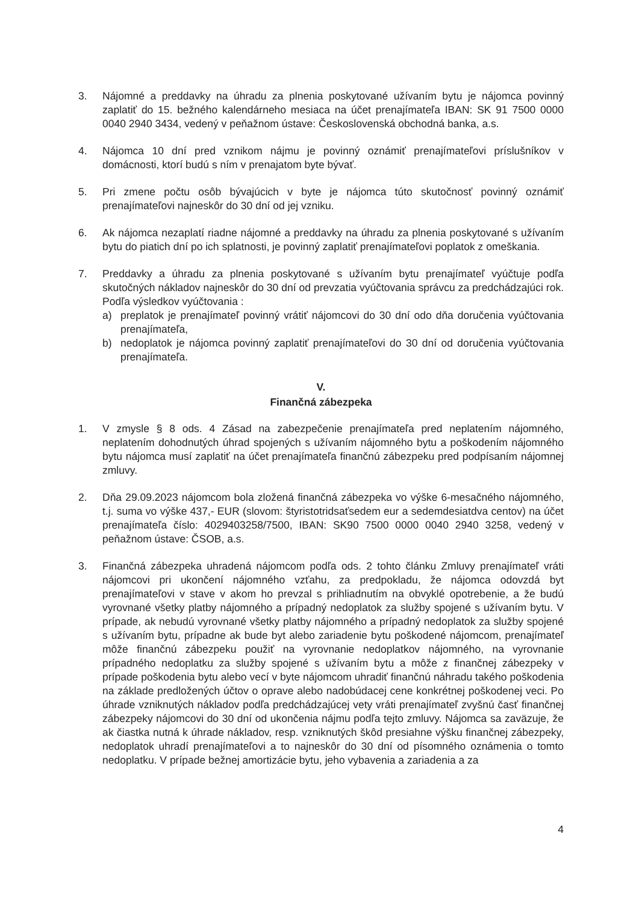3. Nájomné a preddavky na úhradu za plnenia poskytované užívaním bytu je nájomca povinný zaplatiť do 15. bežného kalendárneho mesiaca na účet prenajímateľa IBAN: SK 91 7500 0000 0040 2940 3434, vedený v peňažnom ústave: Československá obchodná banka, a.s.
4. Nájomca 10 dní pred vznikom nájmu je povinný oznámiť prenajímateľovi príslušníkov v domácnosti, ktorí budú s ním v prenajatom byte bývať.
5. Pri zmene počtu osôb bývajúcich v byte je nájomca túto skutočnosť povinný oznámiť prenajímateľovi najneskôr do 30 dní od jej vzniku.
6. Ak nájomca nezaplatí riadne nájomné a preddavky na úhradu za plnenia poskytované s užívaním bytu do piatich dní po ich splatnosti, je povinný zaplatiť prenajímateľovi poplatok z omeškania.
7. Preddavky a úhradu za plnenia poskytované s užívaním bytu prenajímateľ vyúčtuje podľa skutočných nákladov najneskôr do 30 dní od prevzatia vyúčtovania správcu za predchádzajúci rok. Podľa výsledkov vyúčtovania :
a) preplatok je prenajímateľ povinný vrátiť nájomcovi do 30 dní odo dňa doručenia vyúčtovania prenajímateľa,
b) nedoplatok je nájomca povinný zaplatiť prenajímateľovi do 30 dní od doručenia vyúčtovania prenajímateľa.
V.
Finančná zábezpeka
1. V zmysle § 8 ods. 4 Zásad na zabezpečenie prenajímateľa pred neplatením nájomného, neplatením dohodnutých úhrad spojených s užívaním nájomného bytu a poškodením nájomného bytu nájomca musí zaplatiť na účet prenajímateľa finančnú zábezpeku pred podpísaním nájomnej zmluvy.
2. Dňa 29.09.2023 nájomcom bola zložená finančná zábezpeka vo výške 6-mesačného nájomného, t.j. suma vo výške 437,- EUR (slovom: štyristotridsaťsedem eur a sedemdesiatdva centov) na účet prenajímateľa číslo: 4029403258/7500, IBAN: SK90 7500 0000 0040 2940 3258, vedený v peňažnom ústave: ČSOB, a.s.
3. Finančná zábezpeka uhradená nájomcom podľa ods. 2 tohto článku Zmluvy prenajímateľ vráti nájomcovi pri ukončení nájomného vzťahu, za predpokladu, že nájomca odovzdá byt prenajímateľovi v stave v akom ho prevzal s prihliadnutím na obvyklé opotrebenie, a že budú vyrovnané všetky platby nájomného a prípadný nedoplatok za služby spojené s užívaním bytu. V prípade, ak nebudú vyrovnané všetky platby nájomného a prípadný nedoplatok za služby spojené s užívaním bytu, prípadne ak bude byt alebo zariadenie bytu poškodené nájomcom, prenajímateľ môže finančnú zábezpeku použiť na vyrovnanie nedoplatkov nájomného, na vyrovnanie prípadného nedoplatku za služby spojené s užívaním bytu a môže z finančnej zábezpeky v prípade poškodenia bytu alebo vecí v byte nájomcom uhradiť finančnú náhradu takého poškodenia na základe predložených účtov o oprave alebo nadobúdacej cene konkrétnej poškodenej veci. Po úhrade vzniknutých nákladov podľa predchádzajúcej vety vráti prenajímateľ zvyšnú časť finančnej zábezpeky nájomcovi do 30 dní od ukončenia nájmu podľa tejto zmluvy. Nájomca sa zaväzuje, že ak čiastka nutná k úhrade nákladov, resp. vzniknutých škôd presiahne výšku finančnej zábezpeky, nedoplatok uhradí prenajímateľovi a to najneskôr do 30 dní od písomného oznámenia o tomto nedoplatku. V prípade bežnej amortizácie bytu, jeho vybavenia a zariadenia a za
4